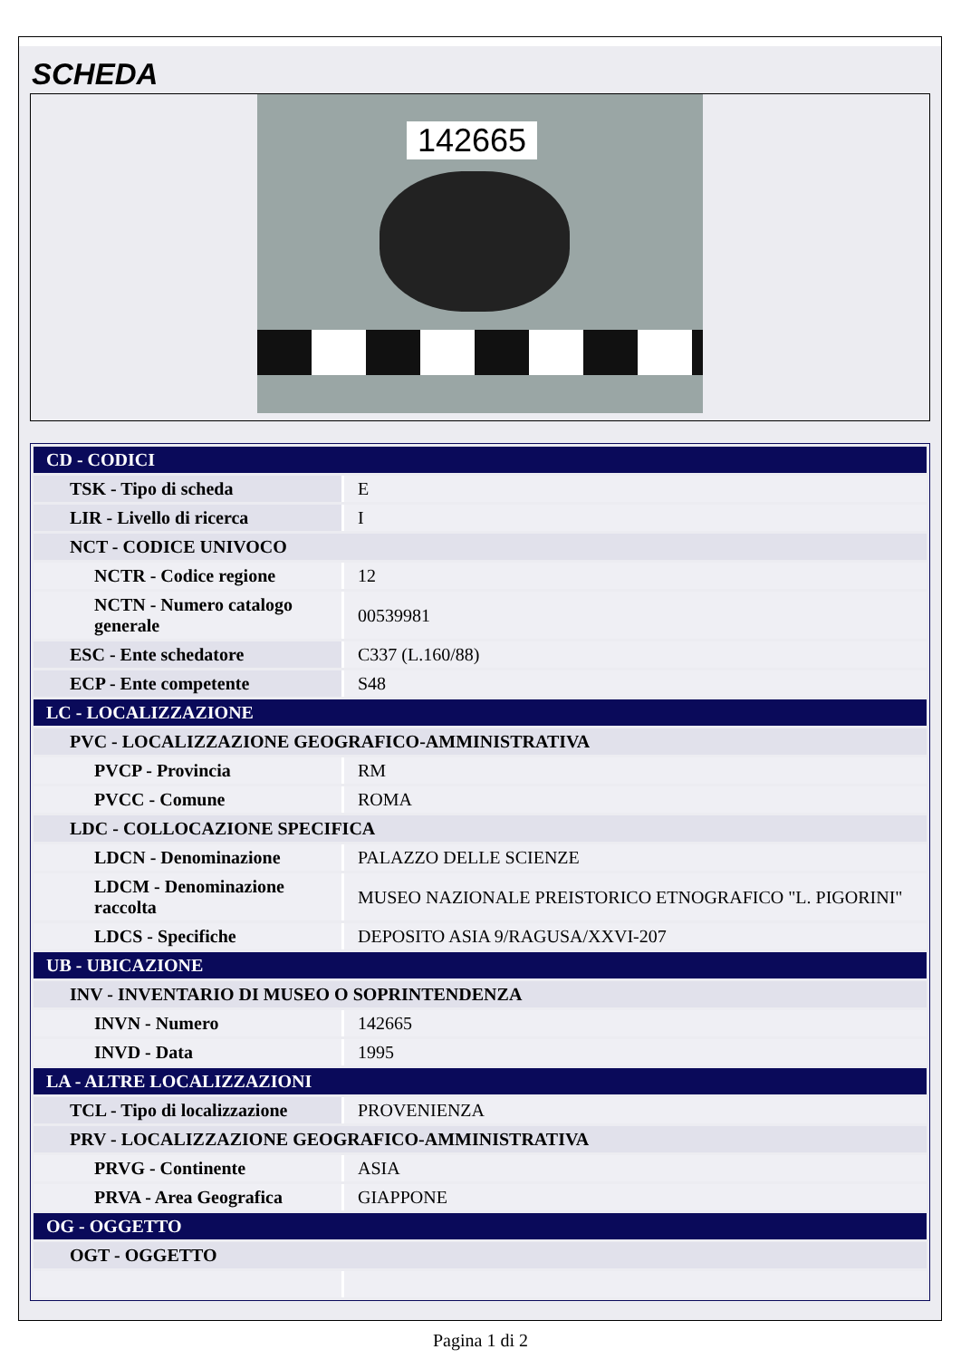SCHEDA
142665
| CD - CODICI | |
| TSK - Tipo di scheda | E |
| LIR - Livello di ricerca | I |
| NCT - CODICE UNIVOCO | |
| NCTR - Codice regione | 12 |
| NCTN - Numero catalogo generale | 00539981 |
| ESC - Ente schedatore | C337 (L.160/88) |
| ECP - Ente competente | S48 |
| LC - LOCALIZZAZIONE | |
| PVC - LOCALIZZAZIONE GEOGRAFICO-AMMINISTRATIVA | |
| PVCP - Provincia | RM |
| PVCC - Comune | ROMA |
| LDC - COLLOCAZIONE SPECIFICA | |
| LDCN - Denominazione | PALAZZO DELLE SCIENZE |
| LDCM - Denominazione raccolta | MUSEO NAZIONALE PREISTORICO ETNOGRAFICO "L. PIGORINI" |
| LDCS - Specifiche | DEPOSITO ASIA 9/RAGUSA/XXVI-207 |
| UB - UBICAZIONE | |
| INV - INVENTARIO DI MUSEO O SOPRINTENDENZA | |
| INVN - Numero | 142665 |
| INVD - Data | 1995 |
| LA - ALTRE LOCALIZZAZIONI | |
| TCL - Tipo di localizzazione | PROVENIENZA |
| PRV - LOCALIZZAZIONE GEOGRAFICO-AMMINISTRATIVA | |
| PRVG - Continente | ASIA |
| PRVA - Area Geografica | GIAPPONE |
| OG - OGGETTO | |
| OGT - OGGETTO | |
Pagina 1 di 2